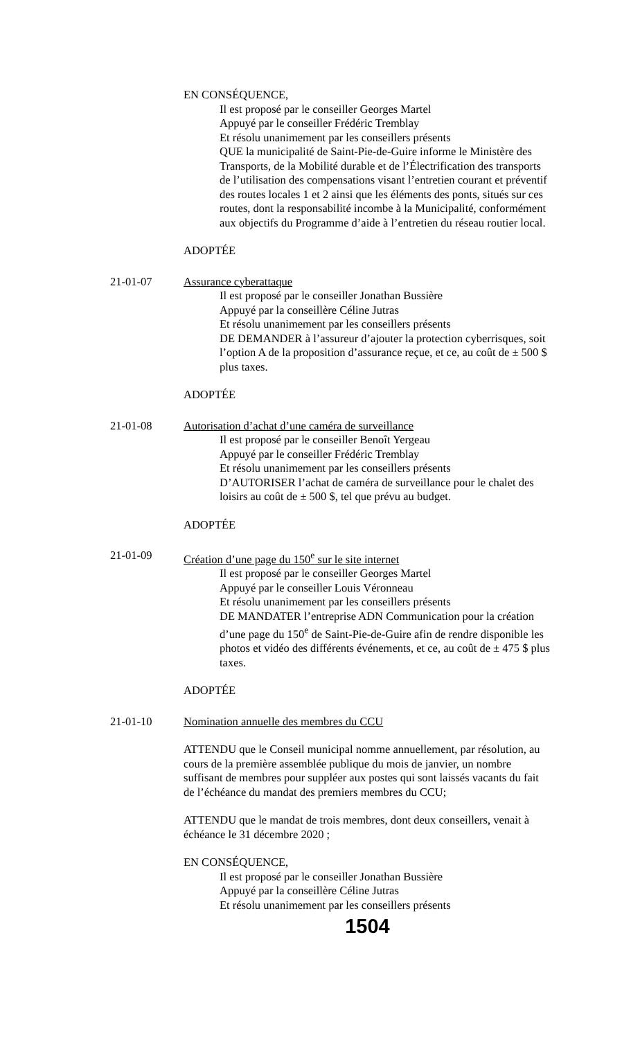EN CONSÉQUENCE,
Il est proposé par le conseiller Georges Martel
Appuyé par le conseiller Frédéric Tremblay
Et résolu unanimement par les conseillers présents
QUE la municipalité de Saint-Pie-de-Guire informe le Ministère des Transports, de la Mobilité durable et de l’Électrification des transports de l’utilisation des compensations visant l’entretien courant et préventif des routes locales 1 et 2 ainsi que les éléments des ponts, situés sur ces routes, dont la responsabilité incombe à la Municipalité, conformément aux objectifs du Programme d’aide à l’entretien du réseau routier local.
ADOPTÉE
21-01-07 Assurance cyberattaque
Il est proposé par le conseiller Jonathan Bussière
Appuyé par la conseillère Céline Jutras
Et résolu unanimement par les conseillers présents
DE DEMANDER à l’assureur d’ajouter la protection cyberrisques, soit l’option A de la proposition d’assurance reçue, et ce, au coût de ± 500 $ plus taxes.
ADOPTÉE
21-01-08 Autorisation d’achat d’une caméra de surveillance
Il est proposé par le conseiller Benoît Yergeau
Appuyé par le conseiller Frédéric Tremblay
Et résolu unanimement par les conseillers présents
D’AUTORISER l’achat de caméra de surveillance pour le chalet des loisirs au coût de ± 500 $, tel que prévu au budget.
ADOPTÉE
21-01-09 Création d’une page du 150<sup>e</sup> sur le site internet
Il est proposé par le conseiller Georges Martel
Appuyé par le conseiller Louis Véronneau
Et résolu unanimement par les conseillers présents
DE MANDATER l’entreprise ADN Communication pour la création d’une page du 150<sup>e</sup> de Saint-Pie-de-Guire afin de rendre disponible les photos et vidéo des différents événements, et ce, au coût de ± 475 $ plus taxes.
ADOPTÉE
21-01-10 Nomination annuelle des membres du CCU
ATTENDU que le Conseil municipal nomme annuellement, par résolution, au cours de la première assemblée publique du mois de janvier, un nombre suffisant de membres pour suppléer aux postes qui sont laissés vacants du fait de l’échéance du mandat des premiers membres du CCU;
ATTENDU que le mandat de trois membres, dont deux conseillers, venait à échéance le 31 décembre 2020 ;
EN CONSÉQUENCE,
Il est proposé par le conseiller Jonathan Bussière
Appuyé par la conseillère Céline Jutras
Et résolu unanimement par les conseillers présents
1504